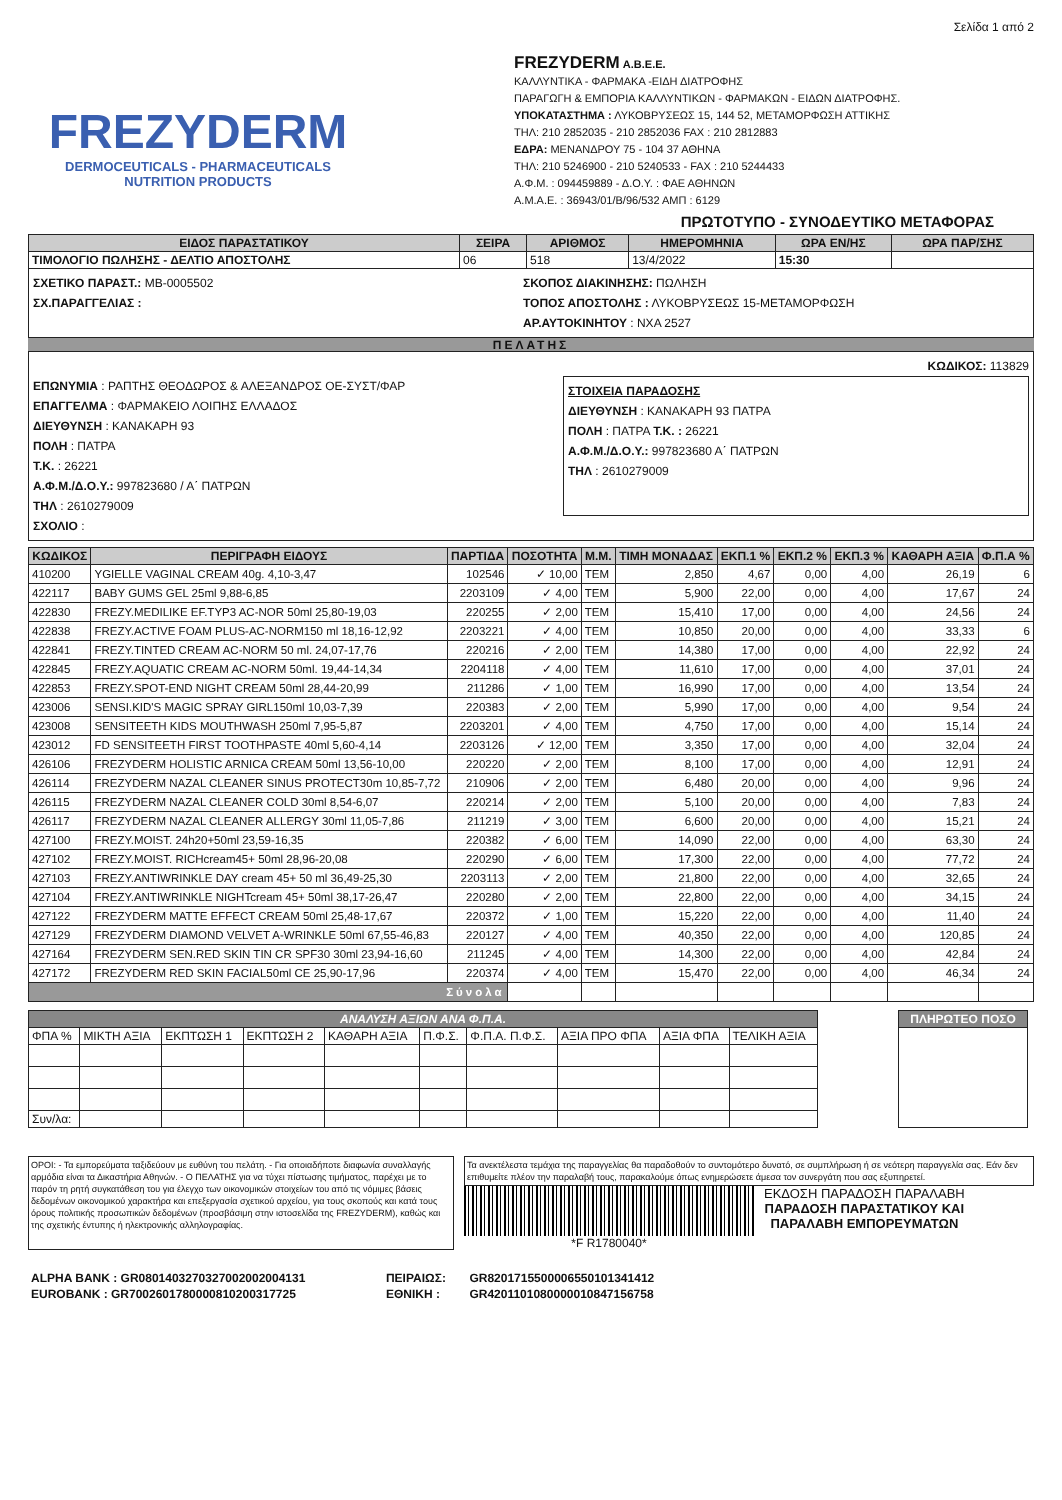Σελίδα 1 από 2
FREZYDERM
DERMOCEUTICALS - PHARMACEUTICALS
NUTRITION PRODUCTS
FREZYDERM A.B.E.E.
ΚΑΛΛΥΝΤΙΚΑ - ΦΑΡΜΑΚΑ -ΕΙΔΗ ΔΙΑΤΡΟΦΗΣ
ΠΑΡΑΓΩΓΗ & ΕΜΠΟΡΙΑ ΚΑΛΛΥΝΤΙΚΩΝ - ΦΑΡΜΑΚΩΝ - ΕΙΔΩΝ ΔΙΑΤΡΟΦΗΣ.
ΥΠΟΚΑΤΑΣΤΗΜΑ : ΛΥΚΟΒΡΥΣΕΩΣ 15, 144 52, ΜΕΤΑΜΟΡΦΩΣΗ ΑΤΤΙΚΗΣ
ΤΗΛ: 210 2852035 - 210 2852036 FAX : 210 2812883
ΕΔΡΑ: ΜΕΝΑΝΔΡΟΥ 75 - 104 37 ΑΘΗΝΑ
ΤΗΛ: 210 5246900 - 210 5240533 - FAX : 210 5244433
Α.Φ.Μ. : 094459889 - Δ.Ο.Υ. : ΦΑΕ ΑΘΗΝΩΝ
Α.Μ.Α.Ε. : 36943/01/Β/96/532 ΑΜΠ : 6129
ΠΡΩΤΟΤΥΠΟ - ΣΥΝΟΔΕΥΤΙΚΟ ΜΕΤΑΦΟΡΑΣ
| ΕΙΔΟΣ ΠΑΡΑΣΤΑΤΙΚΟΥ | ΣΕΙΡΑ | ΑΡΙΘΜΟΣ | ΗΜΕΡΟΜΗΝΙΑ | ΩΡΑ ΕΝ/ΗΣ | ΩΡΑ ΠΑΡ/ΣΗΣ |
| --- | --- | --- | --- | --- | --- |
| ΤΙΜΟΛΟΓΙΟ ΠΩΛΗΣΗΣ - ΔΕΛΤΙΟ ΑΠΟΣΤΟΛΗΣ | 06 | 518 | 13/4/2022 | 15:30 | |
ΣΧΕΤΙΚΟ ΠΑΡΑΣΤ.: MB-0005502
ΣΧ.ΠΑΡΑΓΓΕΛΙΑΣ :
ΣΚΟΠΟΣ ΔΙΑΚΙΝΗΣΗΣ: ΠΩΛΗΣΗ
ΤΟΠΟΣ ΑΠΟΣΤΟΛΗΣ : ΛΥΚΟΒΡΥΣΕΩΣ 15-ΜΕΤΑΜΟΡΦΩΣΗ
ΑΡ.ΑΥΤΟΚΙΝΗΤΟΥ : ΝΧΑ 2527
ΠΕΛΑΤΗΣ
ΚΩΔΙΚΟΣ: 113829
ΕΠΩΝΥΜΙΑ : ΡΑΠΤΗΣ ΘΕΟΔΩΡΟΣ & ΑΛΕΞΑΝΔΡΟΣ ΟΕ-ΣΥΣΤ/ΦΑΡ
ΕΠΑΓΓΕΛΜΑ : ΦΑΡΜΑΚΕΙΟ ΛΟΙΠΗΣ ΕΛΛΑΔΟΣ
ΔΙΕΥΘΥΝΣΗ : ΚΑΝΑΚΑΡΗ 93
ΠΟΛΗ : ΠΑΤΡΑ
Τ.Κ. : 26221
Α.Φ.Μ./Δ.Ο.Υ.: 997823680 / Α΄ ΠΑΤΡΩΝ
ΤΗΛ : 2610279009
ΣΤΟΙΧΕΙΑ ΠΑΡΑΔΟΣΗΣ
ΔΙΕΥΘΥΝΣΗ : ΚΑΝΑΚΑΡΗ 93 ΠΑΤΡΑ
ΠΟΛΗ : ΠΑΤΡΑ Τ.Κ. : 26221
Α.Φ.Μ./Δ.Ο.Υ.: 997823680 Α΄ ΠΑΤΡΩΝ
ΤΗΛ : 2610279009
ΣΧΟΛΙΟ :
| ΚΩΔΙΚΟΣ | ΠΕΡΙΓΡΑΦΗ ΕΙΔΟΥΣ | ΠΑΡΤΙΔΑ | ΠΟΣΟΤΗΤΑ | Μ.Μ. | ΤΙΜΗ ΜΟΝΑΔΑΣ | ΕΚΠ.1 % | ΕΚΠ.2 % | ΕΚΠ.3 % | ΚΑΘΑΡΗ ΑΞΙΑ | Φ.Π.Α % |
| --- | --- | --- | --- | --- | --- | --- | --- | --- | --- | --- |
| 410200 | YGIELLE VAGINAL CREAM 40g. 4,10-3,47 | 102546 | ✓ 10,00 | TEM | 2,850 | 4,67 | 0,00 | 4,00 | 26,19 | 6 |
| 422117 | BABY GUMS GEL 25ml 9,88-6,85 | 2203109 | ✓ 4,00 | TEM | 5,900 | 22,00 | 0,00 | 4,00 | 17,67 | 24 |
| 422830 | FREZY.MEDILIKE EF.TYP3 AC-NOR 50ml 25,80-19,03 | 220255 | ✓ 2,00 | TEM | 15,410 | 17,00 | 0,00 | 4,00 | 24,56 | 24 |
| 422838 | FREZY.ACTIVE FOAM PLUS-AC-NORM150 ml 18,16-12,92 | 2203221 | ✓ 4,00 | TEM | 10,850 | 20,00 | 0,00 | 4,00 | 33,33 | 6 |
| 422841 | FREZY.TINTED CREAM AC-NORM 50 ml. 24,07-17,76 | 220216 | ✓ 2,00 | TEM | 14,380 | 17,00 | 0,00 | 4,00 | 22,92 | 24 |
| 422845 | FREZY.AQUATIC CREAM AC-NORM 50ml. 19,44-14,34 | 2204118 | ✓ 4,00 | TEM | 11,610 | 17,00 | 0,00 | 4,00 | 37,01 | 24 |
| 422853 | FREZY.SPOT-END NIGHT CREAM 50ml 28,44-20,99 | 211286 | ✓ 1,00 | TEM | 16,990 | 17,00 | 0,00 | 4,00 | 13,54 | 24 |
| 423006 | SENSI.KID'S MAGIC SPRAY GIRL150ml 10,03-7,39 | 220383 | ✓ 2,00 | TEM | 5,990 | 17,00 | 0,00 | 4,00 | 9,54 | 24 |
| 423008 | SENSITEETH KIDS MOUTHWASH 250ml 7,95-5,87 | 2203201 | ✓ 4,00 | TEM | 4,750 | 17,00 | 0,00 | 4,00 | 15,14 | 24 |
| 423012 | FD SENSITEETH FIRST TOOTHPASTE 40ml 5,60-4,14 | 2203126 | ✓ 12,00 | TEM | 3,350 | 17,00 | 0,00 | 4,00 | 32,04 | 24 |
| 426106 | FREZYDERM HOLISTIC ARNICA CREAM 50ml 13,56-10,00 | 220220 | ✓ 2,00 | TEM | 8,100 | 17,00 | 0,00 | 4,00 | 12,91 | 24 |
| 426114 | FREZYDERM NAZAL CLEANER SINUS PROTECT30m 10,85-7,72 | 210906 | ✓ 2,00 | TEM | 6,480 | 20,00 | 0,00 | 4,00 | 9,96 | 24 |
| 426115 | FREZYDERM NAZAL CLEANER COLD 30ml 8,54-6,07 | 220214 | ✓ 2,00 | TEM | 5,100 | 20,00 | 0,00 | 4,00 | 7,83 | 24 |
| 426117 | FREZYDERM NAZAL CLEANER ALLERGY 30ml 11,05-7,86 | 211219 | ✓ 3,00 | TEM | 6,600 | 20,00 | 0,00 | 4,00 | 15,21 | 24 |
| 427100 | FREZY.MOIST. 24h20+50ml 23,59-16,35 | 220382 | ✓ 6,00 | TEM | 14,090 | 22,00 | 0,00 | 4,00 | 63,30 | 24 |
| 427102 | FREZY.MOIST. RICHcream45+ 50ml 28,96-20,08 | 220290 | ✓ 6,00 | TEM | 17,300 | 22,00 | 0,00 | 4,00 | 77,72 | 24 |
| 427103 | FREZY.ANTIWRINKLE DAY cream 45+ 50 ml 36,49-25,30 | 2203113 | ✓ 2,00 | TEM | 21,800 | 22,00 | 0,00 | 4,00 | 32,65 | 24 |
| 427104 | FREZY.ANTIWRINKLE NIGHTcream 45+ 50ml 38,17-26,47 | 220280 | ✓ 2,00 | TEM | 22,800 | 22,00 | 0,00 | 4,00 | 34,15 | 24 |
| 427122 | FREZYDERM MATTE EFFECT CREAM 50ml 25,48-17,67 | 220372 | ✓ 1,00 | TEM | 15,220 | 22,00 | 0,00 | 4,00 | 11,40 | 24 |
| 427129 | FREZYDERM DIAMOND VELVET A-WRINKLE 50ml 67,55-46,83 | 220127 | ✓ 4,00 | TEM | 40,350 | 22,00 | 0,00 | 4,00 | 120,85 | 24 |
| 427164 | FREZYDERM SEN.RED SKIN TIN CR SPF30 30ml 23,94-16,60 | 211245 | ✓ 4,00 | TEM | 14,300 | 22,00 | 0,00 | 4,00 | 42,84 | 24 |
| 427172 | FREZYDERM RED SKIN FACIAL50ml CE 25,90-17,96 | 220374 | ✓ 4,00 | TEM | 15,470 | 22,00 | 0,00 | 4,00 | 46,34 | 24 |
| Σύνολα | | | | | | | | | | |
| ΑΝΑΛΥΣΗ ΑΞΙΩΝ ΑΝΑ Φ.Π.Α. | | | | | | | | | |
| --- | --- | --- | --- | --- | --- | --- | --- | --- | --- |
| ΦΠΑ % | ΜΙΚΤΗ ΑΞΙΑ | ΕΚΠΤΩΣΗ 1 | ΕΚΠΤΩΣΗ 2 | ΚΑΘΑΡΗ ΑΞΙΑ | Π.Φ.Σ. | Φ.Π.Α. Π.Φ.Σ. | ΑΞΙΑ ΠΡΟ ΦΠΑ | ΑΞΙΑ ΦΠΑ | ΤΕΛΙΚΗ ΑΞΙΑ |
| Συν/λα: | | | | | | | | | |
| ΠΛΗΡΩΤΕΟ ΠΟΣΟ |
| --- |
ΟΡΟΙ: - Τα εμπορεύματα ταξιδεύουν με ευθύνη του πελάτη. - Για οποιαδήποτε διαφωνία συναλλαγής αρμόδια είναι τα Δικαστήρια Αθηνών. - Ο ΠΕΛΑΤΗΣ για να τύχει πίστωσης τιμήματος, παρέχει με το παρόν τη ρητή συγκατάθεση του για έλεγχο των οικονομικών στοιχείων του από τις νόμιμες βάσεις δεδομένων οικονομικού χαρακτήρα και επεξεργασία σχετικού αρχείου, για τους σκοπούς και κατά τους όρους πολιτικής προσωπικών δεδομένων (προσβάσιμη στην ιστοσελίδα της FREZYDERM), καθώς και της σχετικής έντυπης ή ηλεκτρονικής αλληλογραφίας.
Τα ανεκτέλεστα τεμάχια της παραγγελίας θα παραδοθούν το συντομότερο δυνατό, σε συμπλήρωση ή σε νεότερη παραγγελία σας. Εάν δεν επιθυμείτε πλέον την παραλαβή τους, παρακαλούμε όπως ενημερώσετε άμεσα τον συνεργάτη που σας εξυπηρετεί.
*F R1780040* ΕΚΔΟΣΗ ΠΑΡΑΔΟΣΗ ΠΑΡΑΛΑΒΗ
ΠΑΡΑΔΟΣΗ ΠΑΡΑΣΤΑΤΙΚΟΥ ΚΑΙ
ΠΑΡΑΛΑΒΗ ΕΜΠΟΡΕΥΜΑΤΩΝ
| ALPHA BANK : GR0801403270327002002004131 | ΠΕΙΡΑΙΩΣ: | GR8201715500006550101341412 |
| EUROBANK : GR7002601780000810200317725 | ΕΘΝΙΚΗ : | GR4201101080000010847156758 |